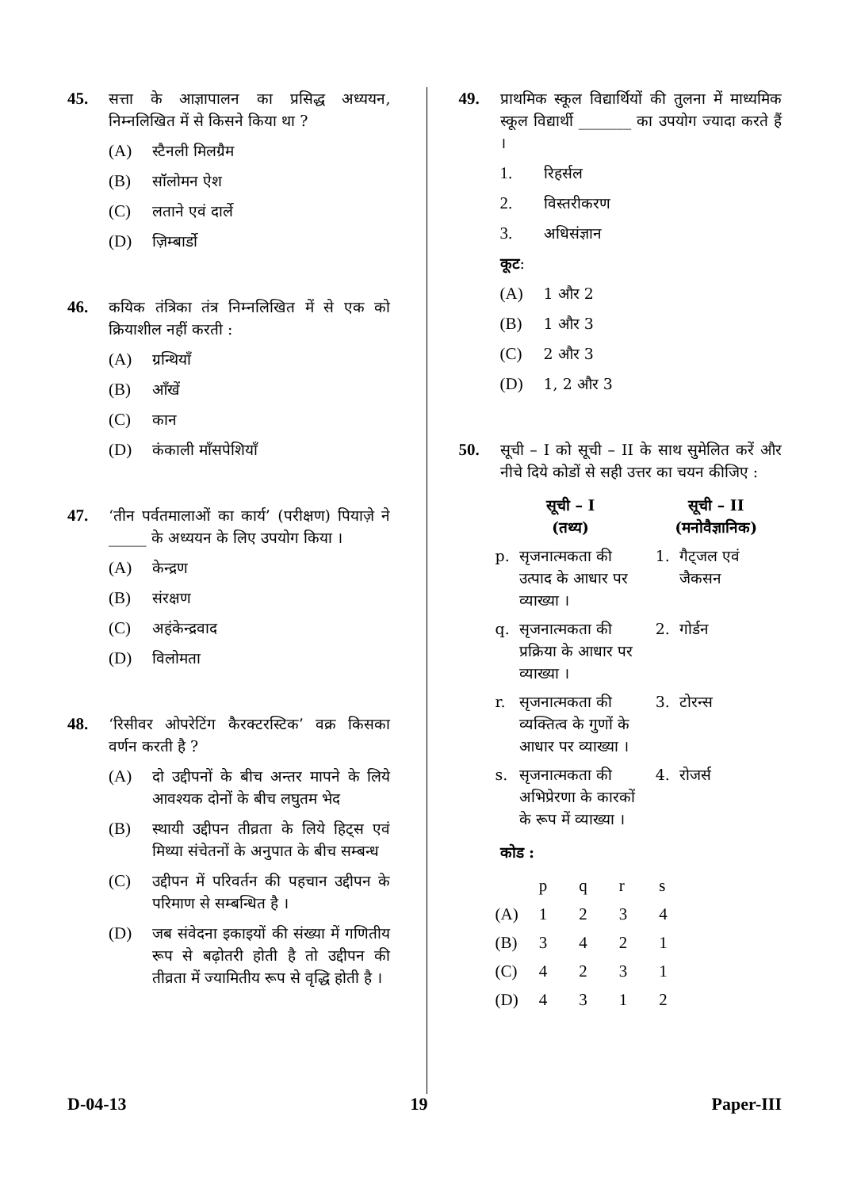45. सत्ता के आज्ञापालन का प्रसिद्ध अध्ययन, निम्नलिखित में से किसने किया था ?
(A) स्टैनली मिलग्रैम
(B) सॉलोमन ऐश
(C) लताने एवं दार्ले
(D) ज़िम्बार्डो
46. कयिक तंत्रिका तंत्र निम्नलिखित में से एक को क्रियाशील नहीं करती :
(A) ग्रन्थियाँ
(B) आँखें
(C) कान
(D) कंकाली माँसपेशियाँ
47. ‘तीन पर्वतमालाओं का कार्य’ (परीक्षण) पियाज़े ने _____ के अध्ययन के लिए उपयोग किया ।
(A) केन्द्रण
(B) संरक्षण
(C) अहंकेन्द्रवाद
(D) विलोमता
48. ‘रिसीवर ओपरेटिंग कैरक्टरस्टिक’ वक्र किसका वर्णन करती है ?
(A) दो उद्दीपनों के बीच अन्तर मापने के लिये आवश्यक दोनों के बीच लघुतम भेद
(B) स्थायी उद्दीपन तीव्रता के लिये हिट्स एवं मिथ्या संचेतनों के अनुपात के बीच सम्बन्ध
(C) उद्दीपन में परिवर्तन की पहचान उद्दीपन के परिमाण से सम्बन्धित है ।
(D) जब संवेदना इकाइयों की संख्या में गणितीय रूप से बढ़ोतरी होती है तो उद्दीपन की तीव्रता में ज्यामितीय रूप से वृद्धि होती है ।
49. प्राथमिक स्कूल विद्यार्थियों की तुलना में माध्यमिक स्कूल विद्यार्थी _______ का उपयोग ज्यादा करते हैं ।
1. रिहर्सल
2. विस्तरीकरण
3. अधिसंज्ञान
कूट :
(A) 1 और 2
(B) 1 और 3
(C) 2 और 3
(D) 1, 2 और 3
50. सूची – I को सूची – II के साथ सुमेलित करें और नीचे दिये कोडों से सही उत्तर का चयन कीजिए :
| सूची – I (तथ्य) | | सूची – II (मनोवैज्ञानिक) | |
| --- | --- | --- | --- |
| p. | सृजनात्मकता की उत्पाद के आधार पर व्याख्या । | 1. | गैट्जल एवं जैकसन |
| q. | सृजनात्मकता की प्रक्रिया के आधार पर व्याख्या । | 2. | गोर्डन |
| r. | सृजनात्मकता की व्यक्तित्व के गुणों के आधार पर व्याख्या । | 3. | टोरन्स |
| s. | सृजनात्मकता की अभिप्रेरणा के कारकों के रूप में व्याख्या । | 4. | रोजर्स |
कोड :
| | p | q | r | s |
| --- | --- | --- | --- | --- |
| (A) | 1 | 2 | 3 | 4 |
| (B) | 3 | 4 | 2 | 1 |
| (C) | 4 | 2 | 3 | 1 |
| (D) | 4 | 3 | 1 | 2 |
D-04-13 19 Paper-III